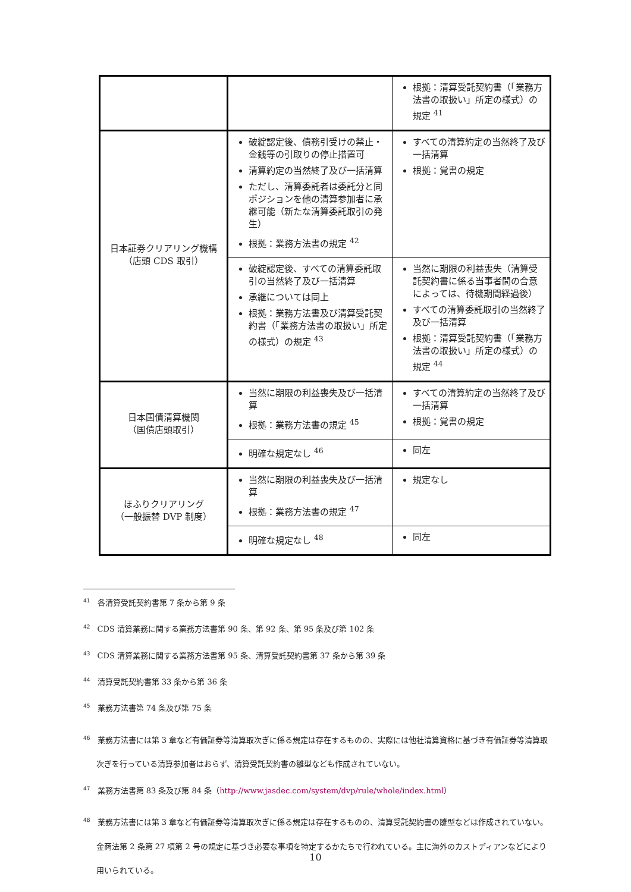| | | 根拠：清算受託契約書（「業務方法書の取扱い」所定の様式）の規定 <sup>41</sup> |
| 日本証券クリアリング機構 （店頭 CDS 取引） | 破綻認定後、債務引受けの禁止・金銭等の引取りの停止措置可 清算約定の当然終了及び一括清算 ただし、清算委託者は委託分と同ポジションを他の清算参加者に承継可能（新たな清算委託取引の発生） 根拠：業務方法書の規定 <sup>42</sup> | すべての清算約定の当然終了及び一括清算 根拠：覚書の規定 |
| | 破綻認定後、すべての清算委託取引の当然終了及び一括清算 承継については同上 根拠：業務方法書及び清算受託契約書（「業務方法書の取扱い」所定の様式）の規定 <sup>43</sup> | 当然に期限の利益喪失（清算受託契約書に係る当事者間の合意によっては、待機期間経過後） すべての清算委託取引の当然終了及び一括清算 根拠：清算受託契約書（「業務方法書の取扱い」所定の様式）の規定 <sup>44</sup> |
| 日本国債清算機関 （国債店頭取引） | 当然に期限の利益喪失及び一括清算 根拠：業務方法書の規定 <sup>45</sup> | すべての清算約定の当然終了及び一括清算 根拠：覚書の規定 |
| | 明確な規定なし <sup>46</sup> | 同左 |
| ほふりクリアリング （一般振替 DVP 制度） | 当然に期限の利益喪失及び一括清算 根拠：業務方法書の規定 <sup>47</sup> | 規定なし |
| | 明確な規定なし <sup>48</sup> | 同左 |
<sup>41</sup> 各清算受託契約書第 7 条から第 9 条
<sup>42</sup> CDS 清算業務に関する業務方法書第 90 条、第 92 条、第 95 条及び第 102 条
<sup>43</sup> CDS 清算業務に関する業務方法書第 95 条、清算受託契約書第 37 条から第 39 条
<sup>44</sup> 清算受託契約書第 33 条から第 36 条
<sup>45</sup> 業務方法書第 74 条及び第 75 条
<sup>46</sup> 業務方法書には第 3 章など有価証券等清算取次ぎに係る規定は存在するものの、実際には他社清算資格に基づき有価証券等清算取次ぎを行っている清算参加者はおらず、清算受託契約書の雛型なども作成されていない。
<sup>47</sup> 業務方法書第 83 条及び第 84 条（http://www.jasdec.com/system/dvp/rule/whole/index.html）
<sup>48</sup> 業務方法書には第 3 章など有価証券等清算取次ぎに係る規定は存在するものの、清算受託契約書の雛型などは作成されていない。金商法第 2 条第 27 項第 2 号の規定に基づき必要な事項を特定するかたちで行われている。主に海外のカストディアンなどにより用いられている。
10